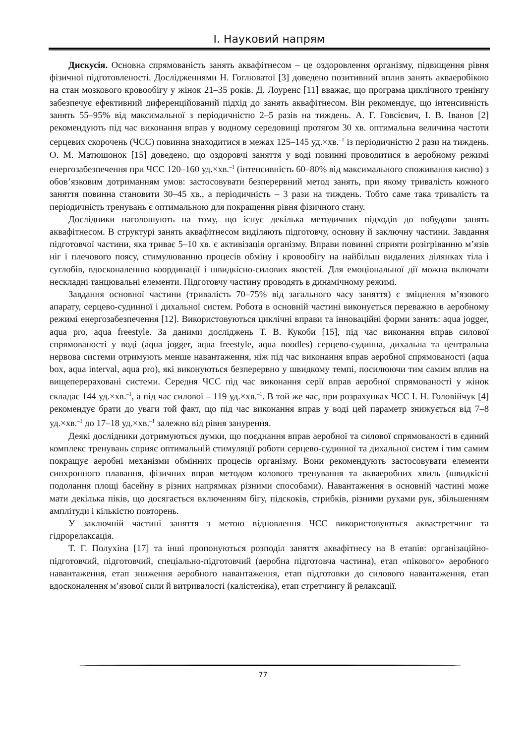І. Науковий напрям
Дискусія. Основна спрямованість занять аквафітнесом – це оздоровлення організму, підвищення рівня фізичної підготовленості. Дослідженнями Н. Гоглюватої [3] доведено позитивний вплив занять акваеробікою на стан мозкового кровообігу у жінок 21–35 років. Д. Лоуренс [11] вважає, що програма циклічного тренінгу забезпечує ефективний диференційований підхід до занять аквафітнесом. Він рекомендує, що інтенсивність занять 55–95% від максимальної з періодичністю 2–5 разів на тиждень. А. Г. Говсієвич, І. В. Іванов [2] рекомендують під час виконання вправ у водному середовищі протягом 30 хв. оптимальна величина частоти серцевих скорочень (ЧСС) повинна знаходитися в межах 125–145 уд.×хв.<sup>–1</sup> із періодичністю 2 рази на тиждень. О. М. Матюшонок [15] доведено, що оздоровчі заняття у воді повинні проводитися в аеробному режимі енергозабезпечення при ЧСС 120–160 уд.×хв.<sup>–1</sup> (інтенсивність 60–80% від максимального споживання кисню) з обов’язковим дотриманням умов: застосовувати безперервний метод занять, при якому тривалість кожного заняття повинна становити 30–45 хв., а періодичність – 3 рази на тиждень. Тобто саме така тривалість та періодичність тренувань є оптимальною для покращення рівня фізичного стану.
Дослідники наголошують на тому, що існує декілька методичних підходів до побудови занять аквафітнесом. В структурі занять аквафітнесом виділяють підготовчу, основну й заключну частини. Завдання підготовчої частини, яка триває 5–10 хв. є активізація організму. Вправи повинні сприяти розігріванню м’язів ніг і плечового поясу, стимулюванню процесів обміну і кровообігу на найбільш видалених ділянках тіла і суглобів, вдосконаленню координації і швидкісно-силових якостей. Для емоціональної дії можна включати нескладні танцювальні елементи. Підготовчу частину проводять в динамічному режимі.
Завдання основної частини (тривалість 70–75% від загального часу заняття) є зміцнення м’язового апарату, серцево-судинної і дихальної систем. Робота в основній частині виконується переважно в аеробному режимі енергозабезпечення [12]. Використовуються циклічні вправи та інноваційні форми занять: aqua jogger, aqua pro, aqua freestyle. За даними досліджень Т. В. Кукоби [15], під час виконання вправ силової спрямованості у воді (aqua jogger, aqua freestyle, aqua noodles) серцево-судинна, дихальна та центральна нервова системи отримують менше навантаження, ніж під час виконання вправ аеробної спрямованості (aqua box, aqua interval, aqua pro), які виконуються безперервно у швидкому темпі, посилюючи тим самим вплив на вищеперераховані системи. Середня ЧСС під час виконання серії вправ аеробної спрямованості у жінок складає 144 уд.×хв.<sup>–1</sup>, а під час силової – 119 уд.×хв.<sup>–1</sup>. В той же час, при розрахунках ЧСС І. Н. Головійчук [4] рекомендує брати до уваги той факт, що під час виконання вправ у воді цей параметр знижується від 7–8 уд.×хв.<sup>–1</sup> до 17–18 уд.×хв.<sup>–1</sup> залежно від рівня занурення.
Деякі дослідники дотримуються думки, що поєднання вправ аеробної та силової спрямованості в єдиний комплекс тренувань сприяє оптимальній стимуляції роботи серцево-судинної та дихальної систем і тим самим покращує аеробні механізми обмінних процесів організму. Вони рекомендують застосовувати елементи синхронного плавання, фізичних вправ методом колового тренування та акваеробних хвиль (швидкісні подолання площі басейну в різних напрямках різними способами). Навантаження в основній частині може мати декілька піків, що досягається включенням бігу, підскоків, стрибків, різними рухами рук, збільшенням амплітуди і кількістю повторень.
У заключній частині заняття з метою відновлення ЧСС використовуються аквастретчинг та гідрорелаксація.
Т. Г. Полухіна [17] та інші пропонуються розподіл заняття аквафітнесу на 8 етапів: організаційно-підготовчий, підготовчий, спеціально-підготовчий (аеробна підготовча частина), етап «пікового» аеробного навантаження, етап зниження аеробного навантаження, етап підготовки до силового навантаження, етап вдосконалення м’язової сили й витривалості (калістеніка), етап стретчингу й релаксації.
77